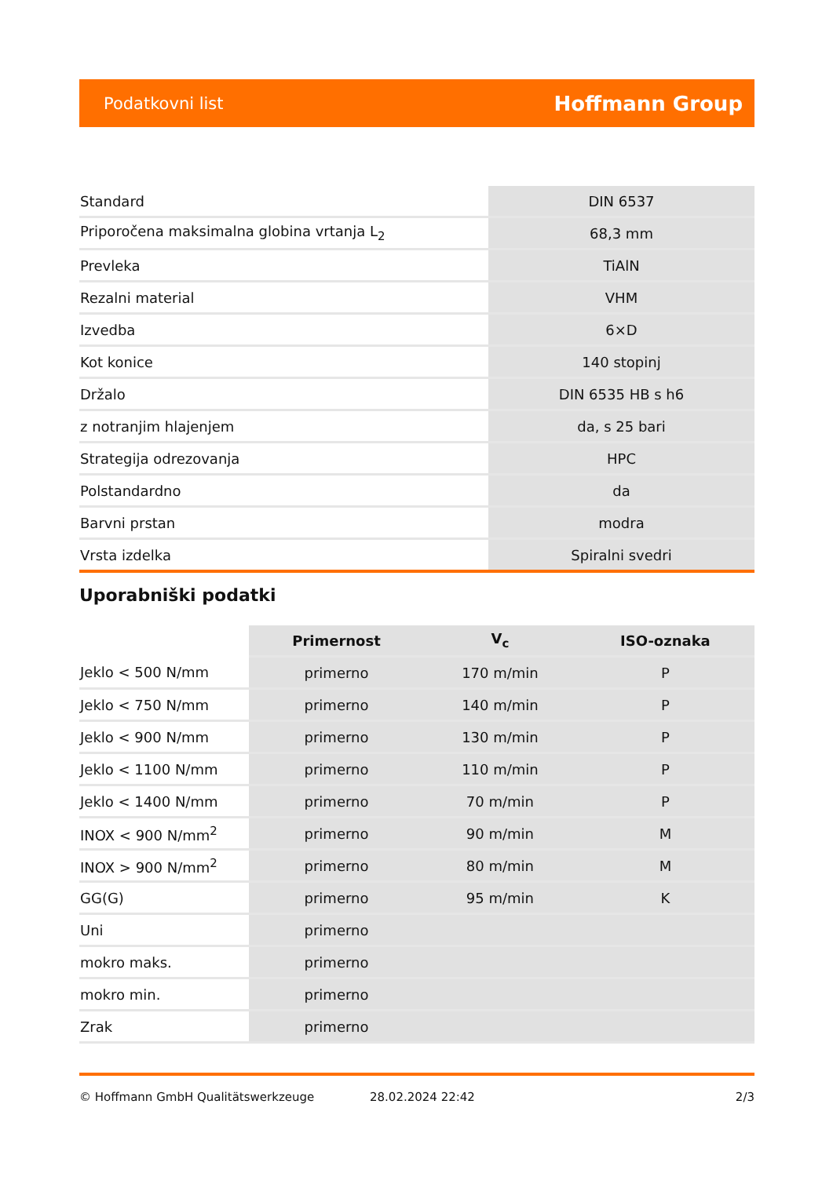Podatkovni list Hoffmann Group
| Standard | DIN 6537 |
| Priporočena maksimalna globina vrtanja L<sub>2</sub> | 68,3 mm |
| Prevleka | TiAlN |
| Rezalni material | VHM |
| Izvedba | 6×D |
| Kot konice | 140 stopinj |
| Držalo | DIN 6535 HB s h6 |
| z notranjim hlajenjem | da, s 25 bari |
| Strategija odrezovanja | HPC |
| Polstandardno | da |
| Barvni prstan | modra |
| Vrsta izdelka | Spiralni svedri |
Uporabniški podatki
| | Primernost | V<sub>c</sub> | ISO-oznaka |
| --- | --- | --- | --- |
| Jeklo < 500 N/mm | primerno | 170 m/min | P |
| Jeklo < 750 N/mm | primerno | 140 m/min | P |
| Jeklo < 900 N/mm | primerno | 130 m/min | P |
| Jeklo < 1100 N/mm | primerno | 110 m/min | P |
| Jeklo < 1400 N/mm | primerno | 70 m/min | P |
| INOX < 900 N/mm<sup>2</sup> | primerno | 90 m/min | M |
| INOX > 900 N/mm<sup>2</sup> | primerno | 80 m/min | M |
| GG(G) | primerno | 95 m/min | K |
| Uni | primerno | | |
| mokro maks. | primerno | | |
| mokro min. | primerno | | |
| Zrak | primerno | | |
© Hoffmann GmbH Qualitätswerkzeuge 28.02.2024 22:42 2/3